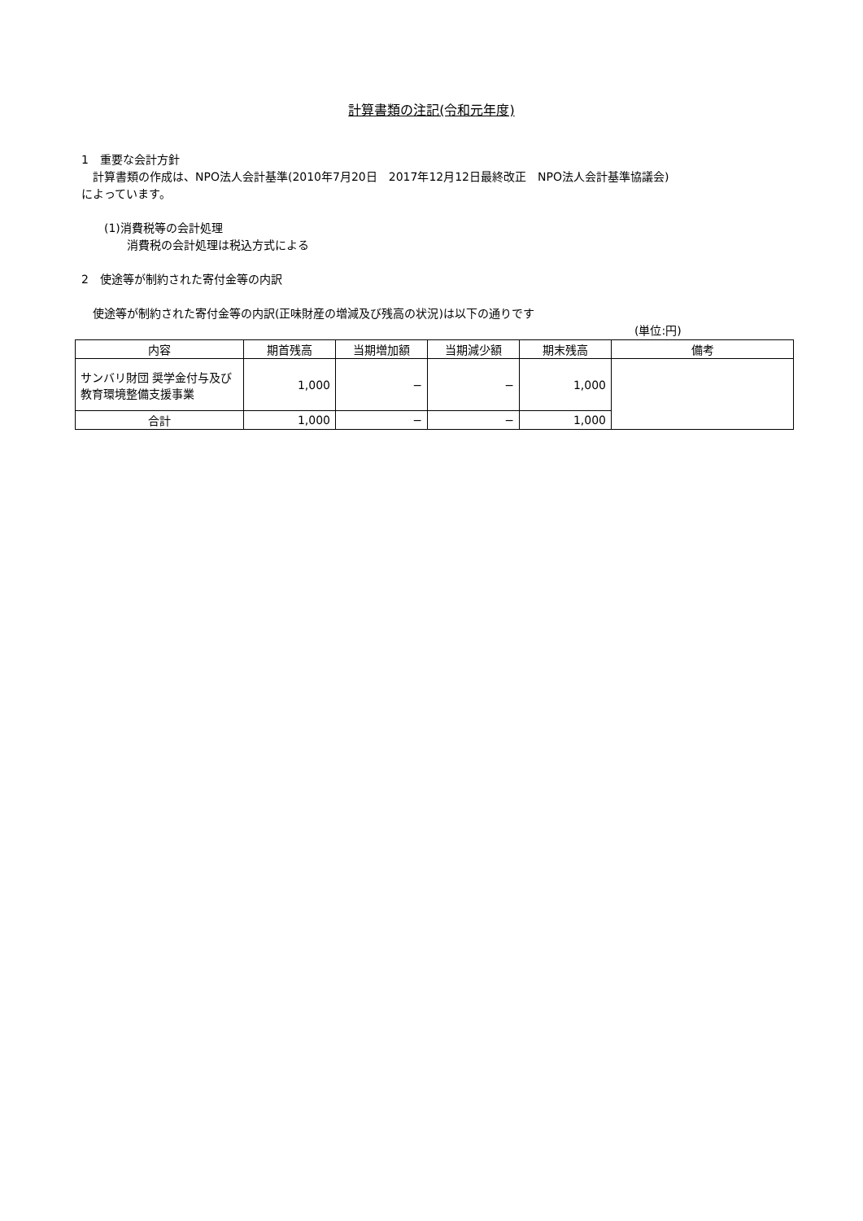計算書類の注記(令和元年度)
1　重要な会計方針
　計算書類の作成は、NPO法人会計基準(2010年7月20日　2017年12月12日最終改正　NPO法人会計基準協議会)
によっています。
　　(1)消費税等の会計処理
　　　　消費税の会計処理は税込方式による
2　使途等が制約された寄付金等の内訳
　使途等が制約された寄付金等の内訳(正味財産の増減及び残高の状況)は以下の通りです
(単位:円)
| 内容 | 期首残高 | 当期増加額 | 当期減少額 | 期末残高 | 備考 |
| --- | --- | --- | --- | --- | --- |
| サンバリ財団 奨学金付与及び教育環境整備支援事業 | 1,000 | − | − | 1,000 | |
| 合計 | 1,000 | − | − | 1,000 | |